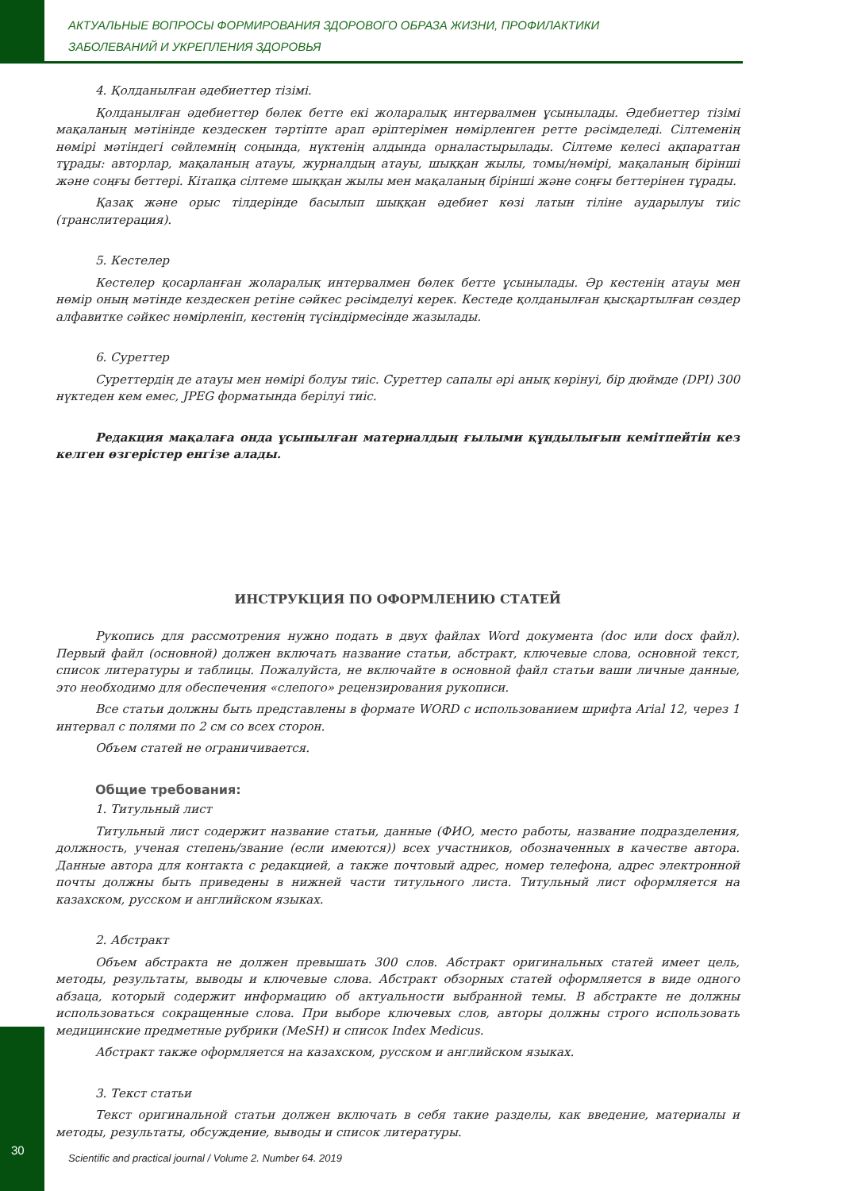АКТУАЛЬНЫЕ ВОПРОСЫ ФОРМИРОВАНИЯ ЗДОРОВОГО ОБРАЗА ЖИЗНИ, ПРОФИЛАКТИКИ
ЗАБОЛЕВАНИЙ И УКРЕПЛЕНИЯ ЗДОРОВЬЯ
4. Қолданылған әдебиеттер тізімі.
Қолданылған әдебиеттер бөлек бетте екі жоларалық интервалмен ұсынылады. Әдебиеттер тізімі мақаланың мәтінінде кездескен тәртіпте арап әріптерімен нөмірленген ретте рәсімделеді. Сілтеменің нөмірі мәтіндегі сөйлемнің соңында, нүктенің алдында орналастырылады. Сілтеме келесі ақпараттан тұрады: авторлар, мақаланың атауы, журналдың атауы, шыққан жылы, томы/нөмірі, мақаланың бірінші және соңғы беттері. Кітапқа сілтеме шыққан жылы мен мақаланың бірінші және соңғы беттерінен тұрады.
Қазақ және орыс тілдерінде басылып шыққан әдебиет көзі латын тіліне аударылуы тиіс (транслитерация).
5. Кестелер
Кестелер қосарланған жоларалық интервалмен бөлек бетте ұсынылады. Әр кестенің атауы мен нөмір оның мәтінде кездескен ретіне сәйкес рәсімделуі керек. Кестеде қолданылған қысқартылған сөздер алфавитке сәйкес нөмірленіп, кестенің түсіндірмесінде жазылады.
6. Суреттер
Суреттердің де атауы мен нөмірі болуы тиіс. Суреттер сапалы әрі анық көрінуі, бір дюймде (DPI) 300 нүктеден кем емес, JPEG форматында берілуі тиіс.
Редакция мақалаға онда ұсынылған материалдың ғылыми құндылығын кемітпейтін кез келген өзгерістер енгізе алады.
ИНСТРУКЦИЯ ПО ОФОРМЛЕНИЮ СТАТЕЙ
Рукопись для рассмотрения нужно подать в двух файлах Word документа (doc или docx файл). Первый файл (основной) должен включать название статьи, абстракт, ключевые слова, основной текст, список литературы и таблицы. Пожалуйста, не включайте в основной файл статьи ваши личные данные, это необходимо для обеспечения «слепого» рецензирования рукописи.
Все статьи должны быть представлены в формате WORD с использованием шрифта Arial 12, через 1 интервал с полями по 2 см со всех сторон.
Объем статей не ограничивается.
Общие требования:
1. Титульный лист
Титульный лист содержит название статьи, данные (ФИО, место работы, название подразделения, должность, ученая степень/звание (если имеются)) всех участников, обозначенных в качестве автора. Данные автора для контакта с редакцией, а также почтовый адрес, номер телефона, адрес электронной почты должны быть приведены в нижней части титульного листа. Титульный лист оформляется на казахском, русском и английском языках.
2. Абстракт
Объем абстракта не должен превышать 300 слов. Абстракт оригинальных статей имеет цель, методы, результаты, выводы и ключевые слова. Абстракт обзорных статей оформляется в виде одного абзаца, который содержит информацию об актуальности выбранной темы. В абстракте не должны использоваться сокращенные слова. При выборе ключевых слов, авторы должны строго использовать медицинские предметные рубрики (MeSH) и список Index Medicus.
Абстракт также оформляется на казахском, русском и английском языках.
3. Текст статьи
Текст оригинальной статьи должен включать в себя такие разделы, как введение, материалы и методы, результаты, обсуждение, выводы и список литературы.
30
Scientific and practical journal / Volume 2. Number 64. 2019